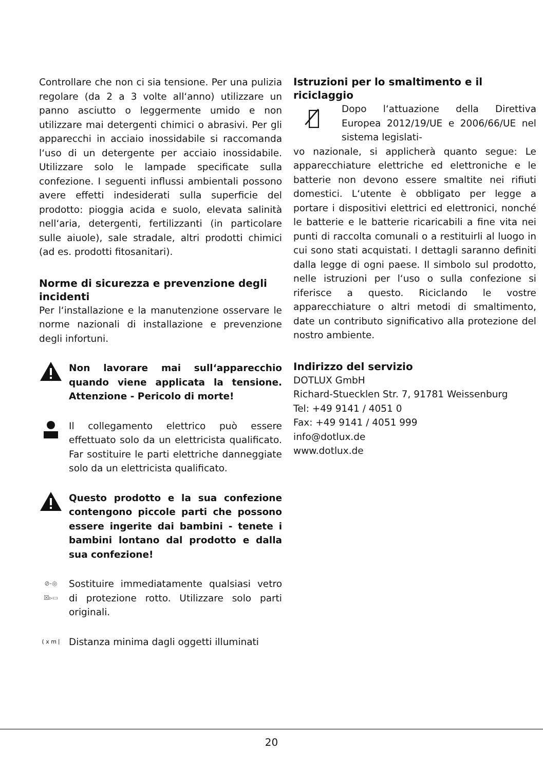Controllare che non ci sia tensione. Per una pulizia regolare (da 2 a 3 volte all‘anno) utilizzare un panno asciutto o leggermente umido e non utilizzare mai detergenti chimici o abrasivi. Per gli apparecchi in acciaio inossidabile si raccomanda l‘uso di un detergente per acciaio inossidabile. Utilizzare solo le lampade specificate sulla confezione. I seguenti influssi ambientali possono avere effetti indesiderati sulla superficie del prodotto: pioggia acida e suolo, elevata salinità nell‘aria, detergenti, fertilizzanti (in particolare sulle aiuole), sale stradale, altri prodotti chimici (ad es. prodotti fitosanitari).
Norme di sicurezza e prevenzione degli incidenti
Per l‘installazione e la manutenzione osservare le norme nazionali di installazione e prevenzione degli infortuni.
Non lavorare mai sull‘apparecchio quando viene applicata la tensione. Attenzione - Pericolo di morte!
Il collegamento elettrico può essere effettuato solo da un elettricista qualificato. Far sostituire le parti elettriche danneggiate solo da un elettricista qualificato.
Questo prodotto e la sua confezione contengono piccole parti che possono essere ingerite dai bambini - tenete i bambini lontano dal prodotto e dalla sua confezione!
⊘-◎
☒▹▭
Sostituire immediatamente qualsiasi vetro di protezione rotto. Utilizzare solo parti originali.
( x m ⦚
Distanza minima dagli oggetti illuminati
Istruzioni per lo smaltimento e il riciclaggio
🗑̸
Dopo l‘attuazione della Direttiva Europea 2012/19/UE e 2006/66/UE nel sistema legislati-
vo nazionale, si applicherà quanto segue: Le apparecchiature elettriche ed elettroniche e le batterie non devono essere smaltite nei rifiuti domestici. L‘utente è obbligato per legge a portare i dispositivi elettrici ed elettronici, nonché le batterie e le batterie ricaricabili a fine vita nei punti di raccolta comunali o a restituirli al luogo in cui sono stati acquistati. I dettagli saranno definiti dalla legge di ogni paese. Il simbolo sul prodotto, nelle istruzioni per l‘uso o sulla confezione si riferisce a questo. Riciclando le vostre apparecchiature o altri metodi di smaltimento, date un contributo significativo alla protezione del nostro ambiente.
Indirizzo del servizio
DOTLUX GmbH
Richard-Stuecklen Str. 7, 91781 Weissenburg
Tel: +49 9141 / 4051 0
Fax: +49 9141 / 4051 999
info@dotlux.de
www.dotlux.de
20